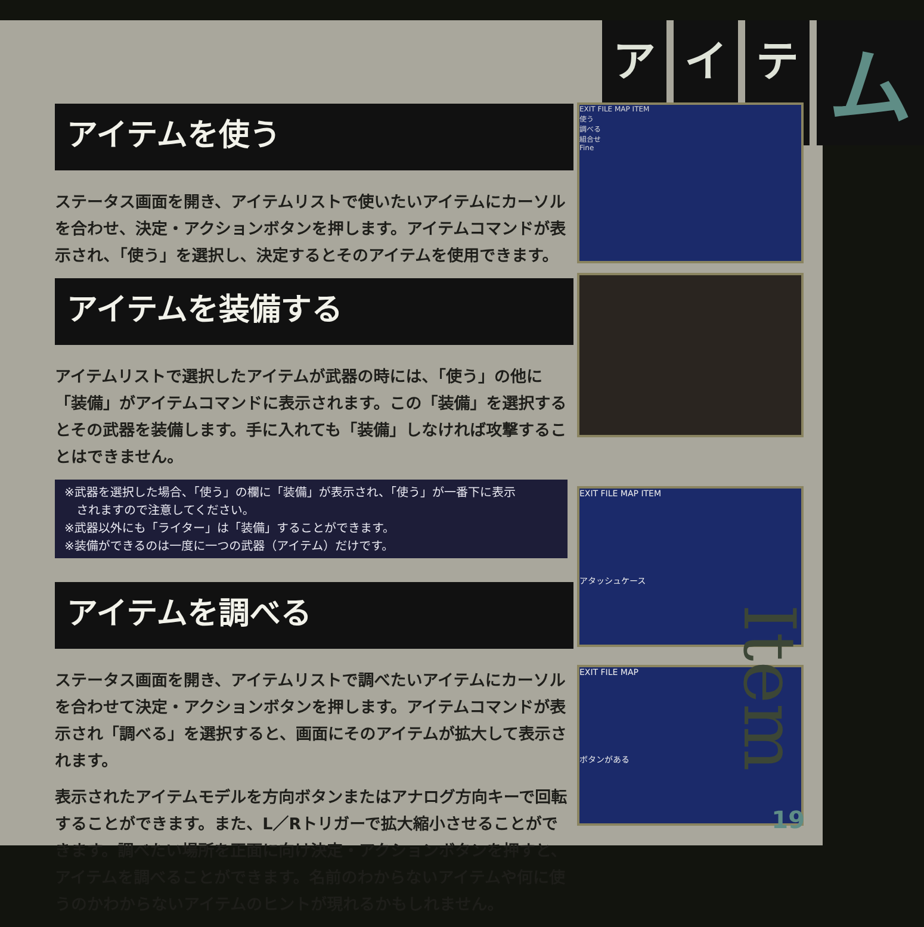アイ テ ム
アイテムを使う
ステータス画面を開き、アイテムリストで使いたいアイテムにカーソルを合わせ、決定・アクションボタンを押します。アイテムコマンドが表示され、「使う」を選択し、決定するとそのアイテムを使用できます。
アイテムを装備する
アイテムリストで選択したアイテムが武器の時には、「使う」の他に「装備」がアイテムコマンドに表示されます。この「装備」を選択するとその武器を装備します。手に入れても「装備」しなければ攻撃することはできません。
※武器を選択した場合、「使う」の欄に「装備」が表示され、「使う」が一番下に表示
　されますので注意してください。
※武器以外にも「ライター」は「装備」することができます。
※装備ができるのは一度に一つの武器（アイテム）だけです。
アイテムを調べる
ステータス画面を開き、アイテムリストで調べたいアイテムにカーソルを合わせて決定・アクションボタンを押します。アイテムコマンドが表示され「調べる」を選択すると、画面にそのアイテムが拡大して表示されます。
表示されたアイテムモデルを方向ボタンまたはアナログ方向キーで回転することができます。また、L／Rトリガーで拡大縮小させることができます。調べたい場所を正面に向け決定・アクションボタンを押すと、アイテムを調べることができます。名前のわからないアイテムや何に使うのかわからないアイテムのヒントが現れるかもしれません。
EXIT FILE MAP ITEM
使う
調べる
組合せ
Fine
EXIT FILE MAP ITEM
アタッシュケース
EXIT FILE MAP
ボタンがある
Item
19